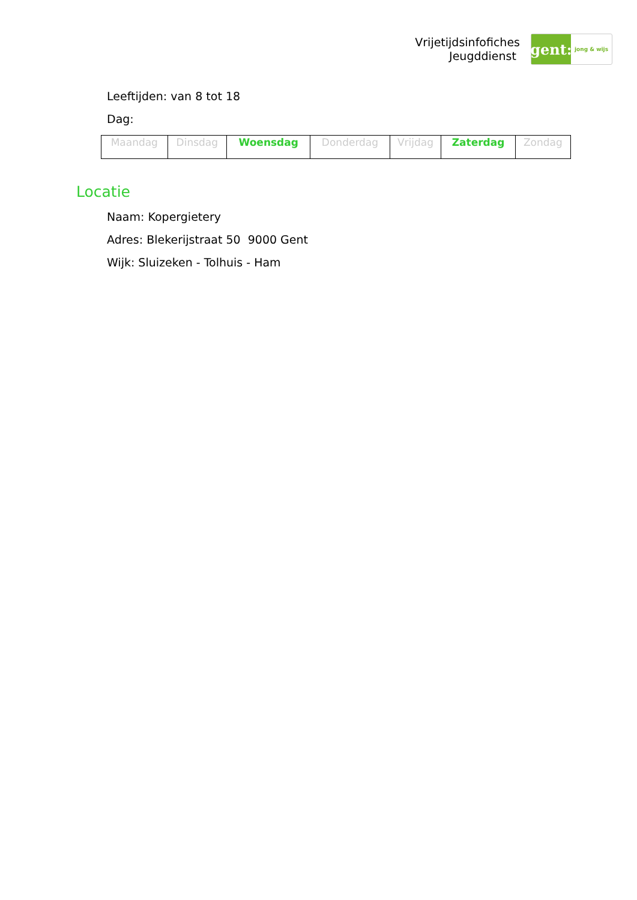Vrijetijdsinfofiches
Jeugddienst
gent:
jong & wijs
Leeftijden: van 8 tot 18
Dag:
| Maandag | Dinsdag | Woensdag | Donderdag | Vrijdag | Zaterdag | Zondag |
Locatie
Naam: Kopergietery
Adres: Blekerijstraat 50 9000 Gent
Wijk: Sluizeken - Tolhuis - Ham